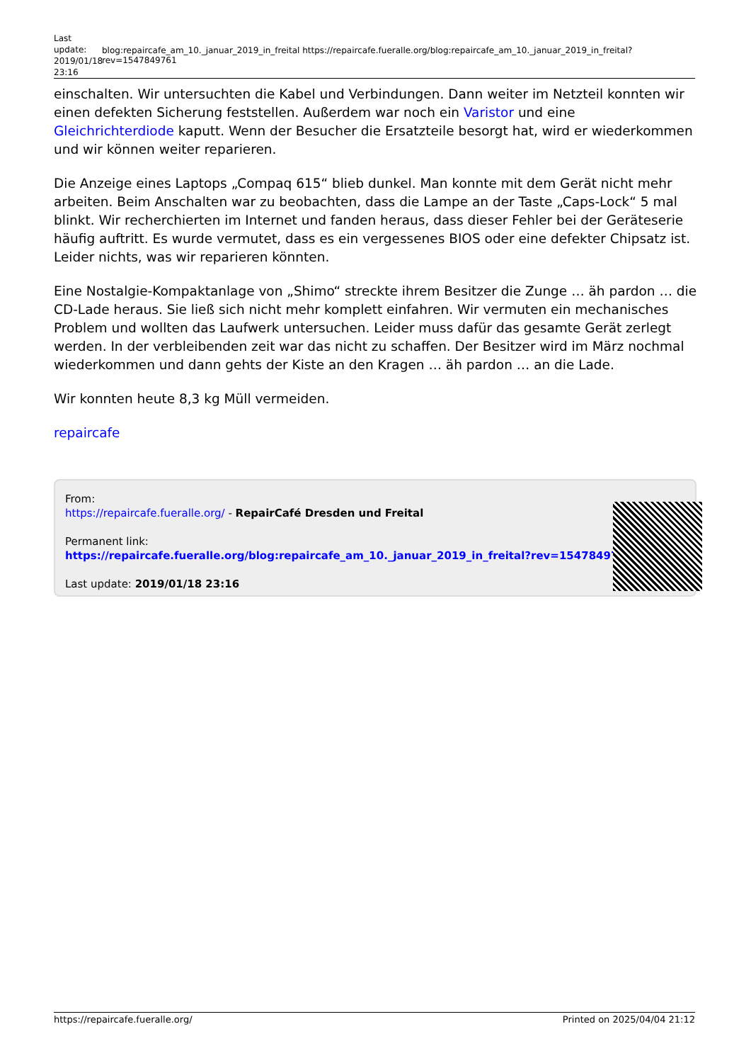Last update: 2019/01/18 23:16
blog:repaircafe_am_10._januar_2019_in_freital https://repaircafe.fueralle.org/blog:repaircafe_am_10._januar_2019_in_freital?rev=1547849761
einschalten. Wir untersuchten die Kabel und Verbindungen. Dann weiter im Netzteil konnten wir einen defekten Sicherung feststellen. Außerdem war noch ein Varistor und eine Gleichrichterdiode kaputt. Wenn der Besucher die Ersatzteile besorgt hat, wird er wiederkommen und wir können weiter reparieren.
Die Anzeige eines Laptops „Compaq 615“ blieb dunkel. Man konnte mit dem Gerät nicht mehr arbeiten. Beim Anschalten war zu beobachten, dass die Lampe an der Taste „Caps-Lock“ 5 mal blinkt. Wir recherchierten im Internet und fanden heraus, dass dieser Fehler bei der Geräteserie häufig auftritt. Es wurde vermutet, dass es ein vergessenes BIOS oder eine defekter Chipsatz ist. Leider nichts, was wir reparieren könnten.
Eine Nostalgie-Kompaktanlage von „Shimo“ streckte ihrem Besitzer die Zunge … äh pardon … die CD-Lade heraus. Sie ließ sich nicht mehr komplett einfahren. Wir vermuten ein mechanisches Problem und wollten das Laufwerk untersuchen. Leider muss dafür das gesamte Gerät zerlegt werden. In der verbleibenden zeit war das nicht zu schaffen. Der Besitzer wird im März nochmal wiederkommen und dann gehts der Kiste an den Kragen … äh pardon … an die Lade.
Wir konnten heute 8,3 kg Müll vermeiden.
repaircafe
From:
https://repaircafe.fueralle.org/ - RepairCafé Dresden und Freital
Permanent link:
https://repaircafe.fueralle.org/blog:repaircafe_am_10._januar_2019_in_freital?rev=1547849761
Last update: 2019/01/18 23:16
https://repaircafe.fueralle.org/ Printed on 2025/04/04 21:12